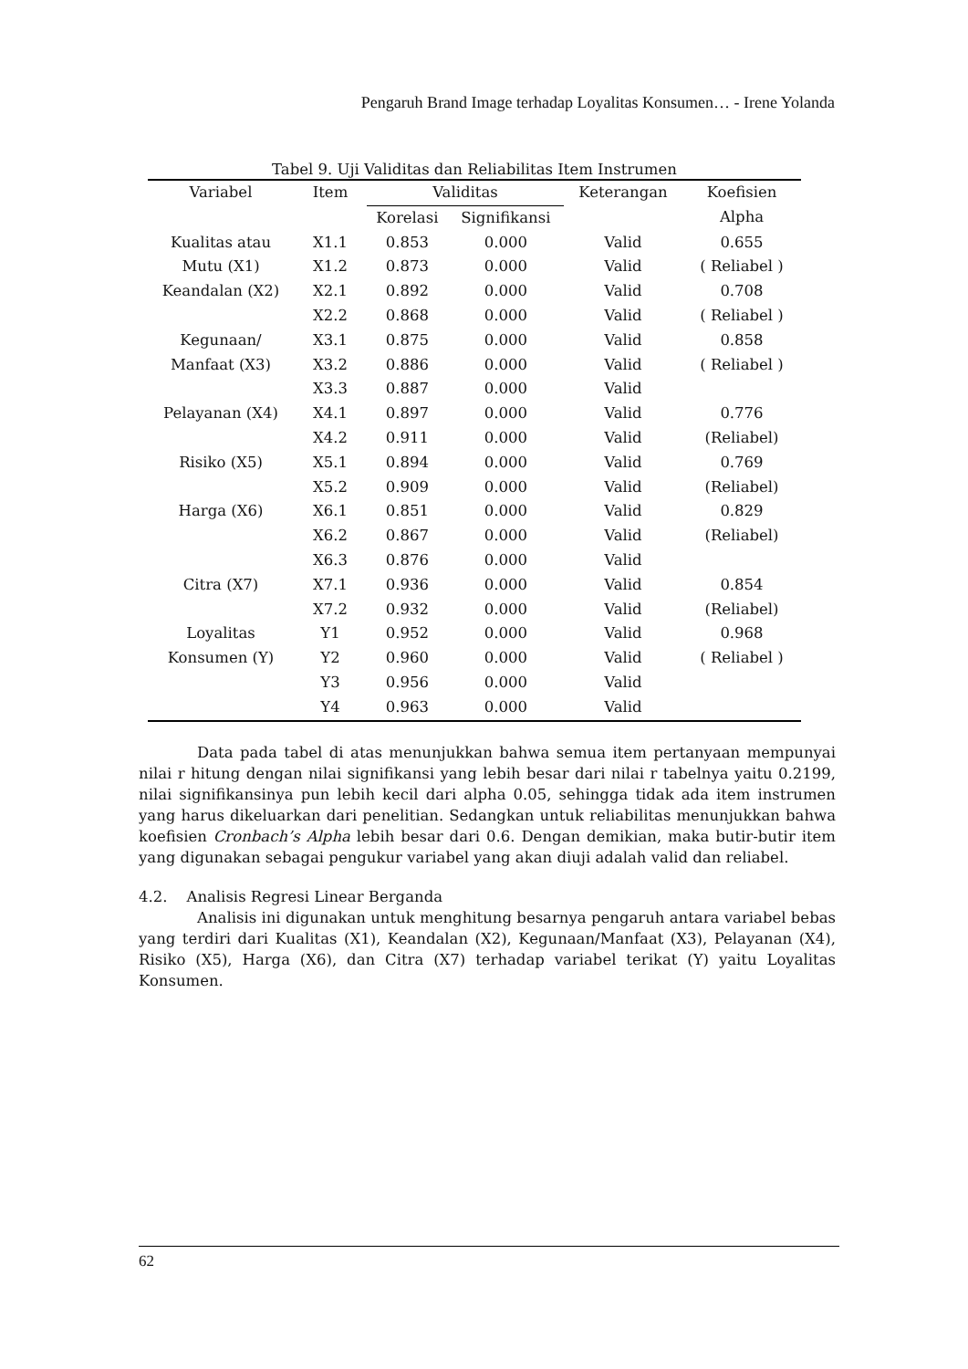Pengaruh Brand Image terhadap Loyalitas Konsumen… - Irene Yolanda
Tabel 9. Uji Validitas dan Reliabilitas Item Instrumen
| Variabel | Item | Validitas | | Keterangan | Koefisien Alpha |
| --- | --- | --- | --- | --- | --- |
| | | Korelasi | Signifikansi | | |
| Kualitas atau Mutu (X1) | X1.1 | 0.853 | 0.000 | Valid | 0.655 ( Reliabel ) |
| | X1.2 | 0.873 | 0.000 | Valid | |
| Keandalan (X2) | X2.1 | 0.892 | 0.000 | Valid | 0.708 ( Reliabel ) |
| | X2.2 | 0.868 | 0.000 | Valid | |
| Kegunaan/ Manfaat (X3) | X3.1 | 0.875 | 0.000 | Valid | 0.858 ( Reliabel ) |
| | X3.2 | 0.886 | 0.000 | Valid | |
| | X3.3 | 0.887 | 0.000 | Valid | |
| Pelayanan (X4) | X4.1 | 0.897 | 0.000 | Valid | 0.776 (Reliabel) |
| | X4.2 | 0.911 | 0.000 | Valid | |
| Risiko (X5) | X5.1 | 0.894 | 0.000 | Valid | 0.769 (Reliabel) |
| | X5.2 | 0.909 | 0.000 | Valid | |
| Harga (X6) | X6.1 | 0.851 | 0.000 | Valid | 0.829 (Reliabel) |
| | X6.2 | 0.867 | 0.000 | Valid | |
| | X6.3 | 0.876 | 0.000 | Valid | |
| Citra (X7) | X7.1 | 0.936 | 0.000 | Valid | 0.854 (Reliabel) |
| | X7.2 | 0.932 | 0.000 | Valid | |
| Loyalitas Konsumen (Y) | Y1 | 0.952 | 0.000 | Valid | 0.968 ( Reliabel ) |
| | Y2 | 0.960 | 0.000 | Valid | |
| | Y3 | 0.956 | 0.000 | Valid | |
| | Y4 | 0.963 | 0.000 | Valid | |
Data pada tabel di atas menunjukkan bahwa semua item pertanyaan mempunyai nilai r hitung dengan nilai signifikansi yang lebih besar dari nilai r tabelnya yaitu 0.2199, nilai signifikansinya pun lebih kecil dari alpha 0.05, sehingga tidak ada item instrumen yang harus dikeluarkan dari penelitian. Sedangkan untuk reliabilitas menunjukkan bahwa koefisien Cronbach’s Alpha lebih besar dari 0.6. Dengan demikian, maka butir-butir item yang digunakan sebagai pengukur variabel yang akan diuji adalah valid dan reliabel.
4.2. Analisis Regresi Linear Berganda
Analisis ini digunakan untuk menghitung besarnya pengaruh antara variabel bebas yang terdiri dari Kualitas (X1), Keandalan (X2), Kegunaan/Manfaat (X3), Pelayanan (X4), Risiko (X5), Harga (X6), dan Citra (X7) terhadap variabel terikat (Y) yaitu Loyalitas Konsumen.
62